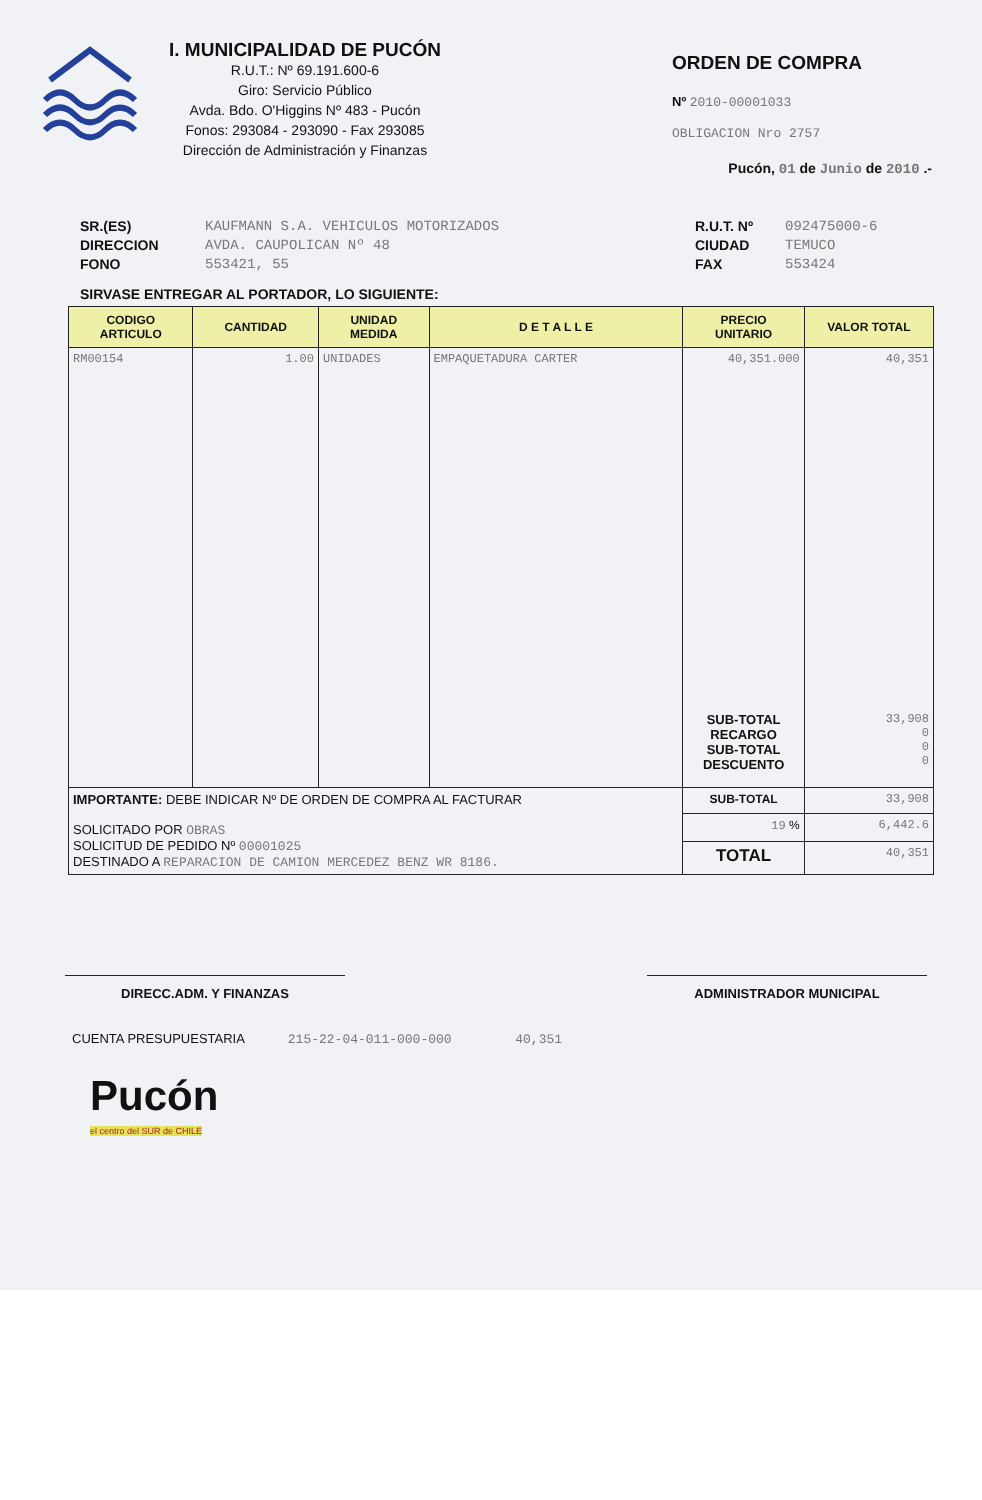I. MUNICIPALIDAD DE PUCÓN
R.U.T.: Nº 69.191.600-6
Giro: Servicio Público
Avda. Bdo. O'Higgins Nº 483 - Pucón
Fonos: 293084 - 293090 - Fax 293085
Dirección de Administración y Finanzas
ORDEN DE COMPRA
Nº 2010-00001033
OBLIGACION Nro 2757
Pucón, 01 de Junio de 2010 .-
SR.(ES)
DIRECCION
FONO
KAUFMANN S.A. VEHICULOS MOTORIZADOS
AVDA. CAUPOLICAN Nº 48
553421, 55
R.U.T. Nº
CIUDAD
FAX
092475000-6
TEMUCO
553424
SIRVASE ENTREGAR AL PORTADOR, LO SIGUIENTE:
| CODIGO ARTICULO | CANTIDAD | UNIDAD MEDIDA | D E T A L L E | PRECIO UNITARIO | VALOR TOTAL |
| --- | --- | --- | --- | --- | --- |
| RM00154 | 1.00 | UNIDADES | EMPAQUETADURA CARTER | 40,351.000 | 40,351 |
| | | | | SUB-TOTAL RECARGO SUB-TOTAL DESCUENTO | 33,908 0 0 0 |
| IMPORTANTE: DEBE INDICAR Nº DE ORDEN DE COMPRA AL FACTURAR SOLICITADO POR OBRAS SOLICITUD DE PEDIDO Nº 00001025 DESTINADO A REPARACION DE CAMION MERCEDEZ BENZ WR 8186. | | | | SUB-TOTAL | 33,908 |
| | | | | 19 % | 6,442.6 |
| | | | | TOTAL | 40,351 |
DIRECC.ADM. Y FINANZAS ADMINISTRADOR MUNICIPAL
CUENTA PRESUPUESTARIA 215-22-04-011-000-000 40,351
Pucón
el centro del SUR de CHILE